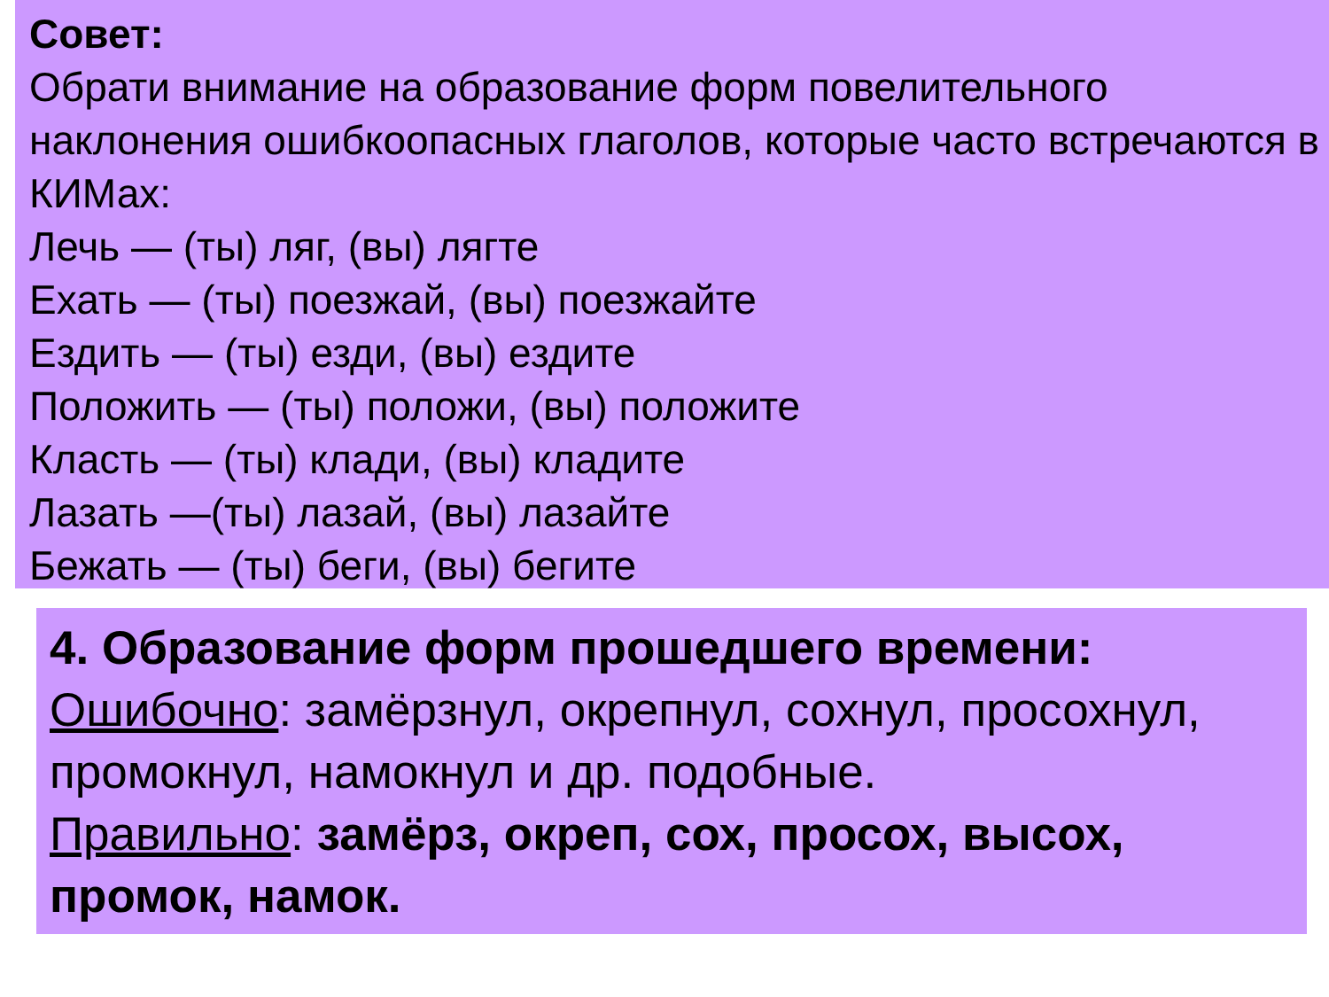Совет:
Обрати внимание на образование форм повелительного наклонения ошибкоопасных глаголов, которые часто встречаются в КИМах:
Лечь — (ты) ляг, (вы) лягте
Ехать — (ты) поезжай, (вы) поезжайте
Ездить — (ты) езди, (вы) ездите
Положить — (ты) положи, (вы) положите
Класть — (ты) клади, (вы) кладите
Лазать —(ты) лазай, (вы) лазайте
Бежать — (ты) беги, (вы) бегите
4. Образование форм прошедшего времени:
Ошибочно: замёрзнул, окрепнул, сохнул, просохнул, промокнул, намокнул и др. подобные.
Правильно: замёрз, окреп, сох, просох, высох, промок, намок.